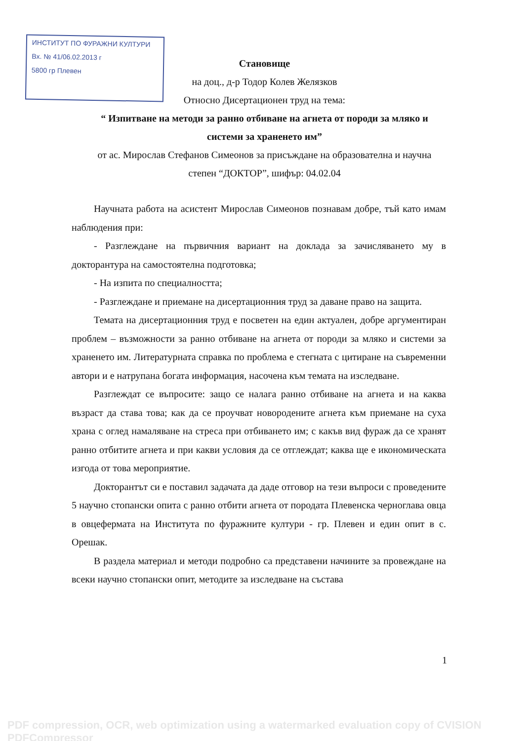ИНСТИТУТ ПО ФУРАЖНИ КУЛТУРИ
Вх. № 41/06.02.2013 г
5800 гр Плевен
Становище
на доц., д-р Тодор Колев Желязков
Относно Дисертационен труд на тема:
“ Изпитване на методи за ранно отбиване на агнета от породи за мляко и
системи за храненето им”
от ас. Мирослав Стефанов Симеонов за присъждане на образователна и научна
степен “ДОКТОР”, шифър: 04.02.04
Научната работа на асистент Мирослав Симеонов познавам добре, тъй като имам наблюдения при:
- Разглеждане на първичния вариант на доклада за зачисляването му в докторантура на самостоятелна подготовка;
- На изпита по специалността;
- Разглеждане и приемане на дисертационния труд за даване право на защита.
Темата на дисертационния труд е посветен на един актуален, добре аргументиран проблем – възможности за ранно отбиване на агнета от породи за мляко и системи за храненето им. Литературната справка по проблема е стегната с цитиране на съвременни автори и е натрупана богата информация, насочена към темата на изследване.
Разглеждат се въпросите: защо се налага ранно отбиване на агнета и на каква възраст да става това; как да се проучват новородените агнета към приемане на суха храна с оглед намаляване на стреса при отбиването им; с какъв вид фураж да се хранят ранно отбитите агнета и при какви условия да се отглеждат; каква ще е икономическата изгода от това мероприятие.
Докторантът си е поставил задачата да даде отговор на тези въпроси с проведените 5 научно стопански опита с ранно отбити агнета от породата Плевенска черноглава овца в овцефермата на Института по фуражните култури - гр. Плевен и един опит в с. Орешак.
В раздела материал и методи подробно са представени начините за провеждане на всеки научно стопански опит, методите за изследване на състава
1
PDF compression, OCR, web optimization using a watermarked evaluation copy of CVISION PDFCompressor